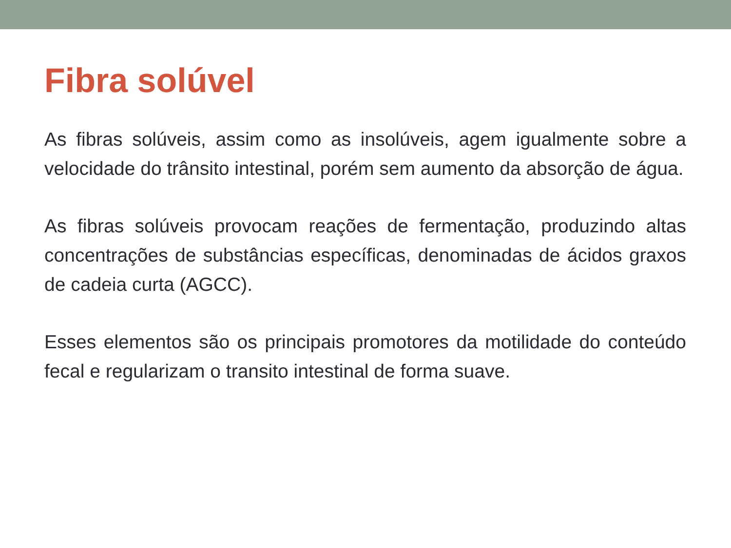Fibra solúvel
As fibras solúveis, assim como as insolúveis, agem igualmente sobre a velocidade do trânsito intestinal, porém sem aumento da absorção de água.
As fibras solúveis provocam reações de fermentação, produzindo altas concentrações de substâncias específicas, denominadas de ácidos graxos de cadeia curta (AGCC).
Esses elementos são os principais promotores da motilidade do conteúdo fecal e regularizam o transito intestinal de forma suave.